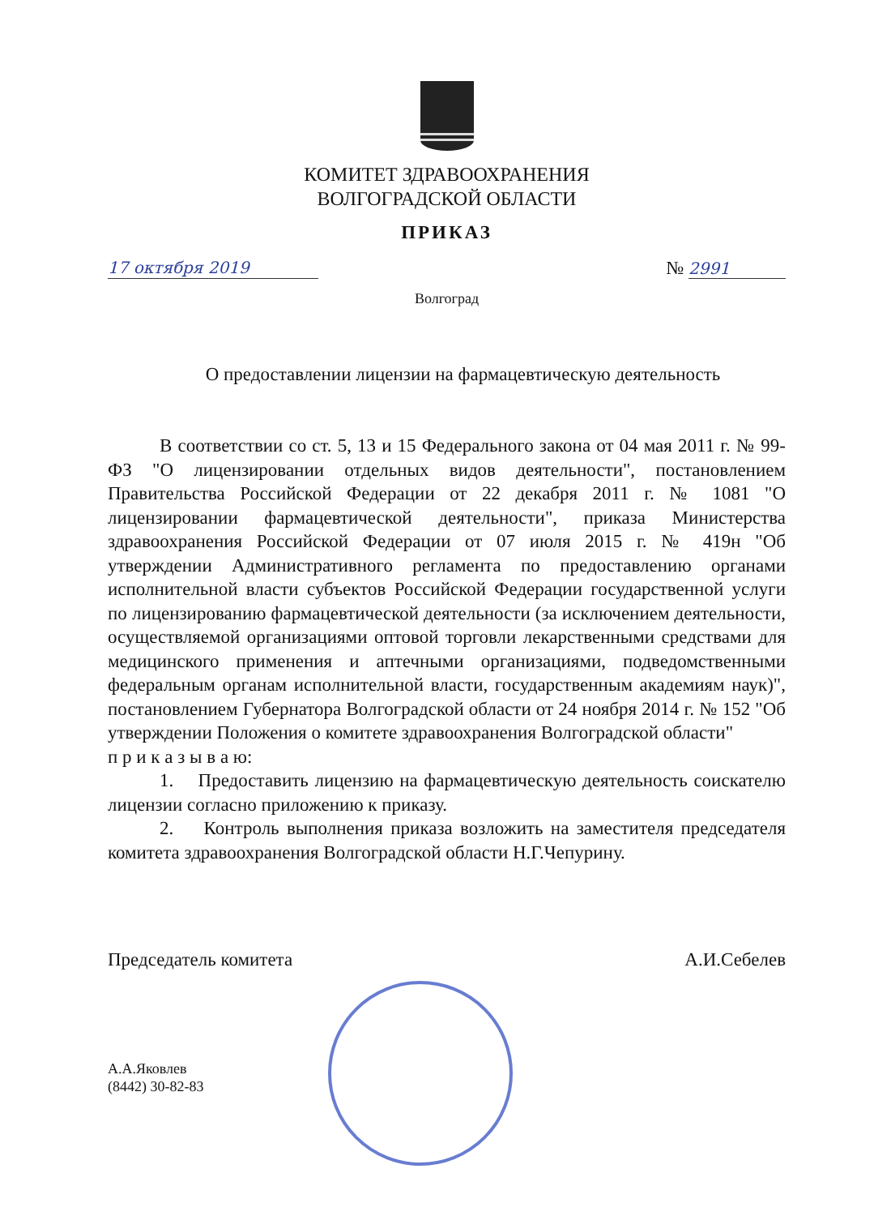КОМИТЕТ ЗДРАВООХРАНЕНИЯ
ВОЛГОГРАДСКОЙ ОБЛАСТИ
ПРИКАЗ
17 октября 2019 № 2991
Волгоград
О предоставлении лицензии на фармацевтическую деятельность
В соответствии со ст. 5, 13 и 15 Федерального закона от 04 мая 2011 г. № 99- ФЗ "О лицензировании отдельных видов деятельности", постановлением Правительства Российской Федерации от 22 декабря 2011 г. № 1081 "О лицензировании фармацевтической деятельности", приказа Министерства здравоохранения Российской Федерации от 07 июля 2015 г. № 419н "Об утверждении Административного регламента по предоставлению органами исполнительной власти субъектов Российской Федерации государственной услуги по лицензированию фармацевтической деятельности (за исключением деятельности, осуществляемой организациями оптовой торговли лекарственными средствами для медицинского применения и аптечными организациями, подведомственными федеральным органам исполнительной власти, государственным академиям наук)", постановлением Губернатора Волгоградской области от 24 ноября 2014 г. № 152 "Об утверждении Положения о комитете здравоохранения Волгоградской области"
п р и к а з ы в а ю:
1. Предоставить лицензию на фармацевтическую деятельность соискателю лицензии согласно приложению к приказу.
2. Контроль выполнения приказа возложить на заместителя председателя комитета здравоохранения Волгоградской области Н.Г.Чепурину.
Председатель комитета А.И.Себелев
А.А.Яковлев
(8442) 30-82-83